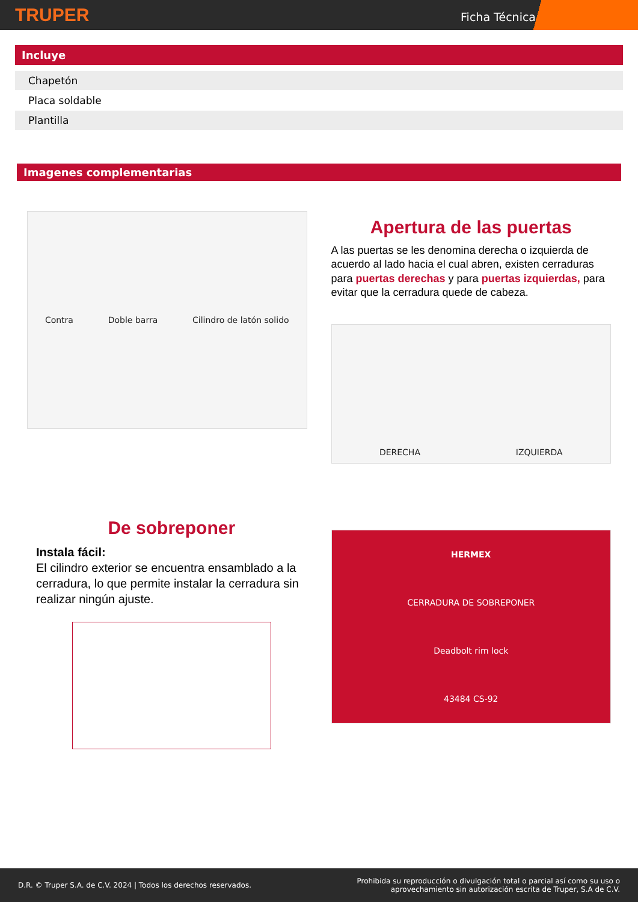TRUPER
Ficha Técnica
Incluye
| Chapetón |
| Placa soldable |
| Plantilla |
Imagenes complementarias
Contra Doble barra Cilindro de latón solido
Apertura de las puertas
A las puertas se les denomina derecha o izquierda de acuerdo al lado hacia el cual abren, existen cerraduras para puertas derechas y para puertas izquierdas, para evitar que la cerradura quede de cabeza.
DERECHA IZQUIERDA
De sobreponer
Instala fácil:
El cilindro exterior se encuentra ensamblado a la cerradura, lo que permite instalar la cerradura sin realizar ningún ajuste.
HERMEX
CERRADURA DE SOBREPONER
Deadbolt rim lock
43484 CS-92
D.R. © Truper S.A. de C.V. 2024 | Todos los derechos reservados. Prohibida su reproducción o divulgación total o parcial así como su uso o
aprovechamiento sin autorización escrita de Truper, S.A de C.V.